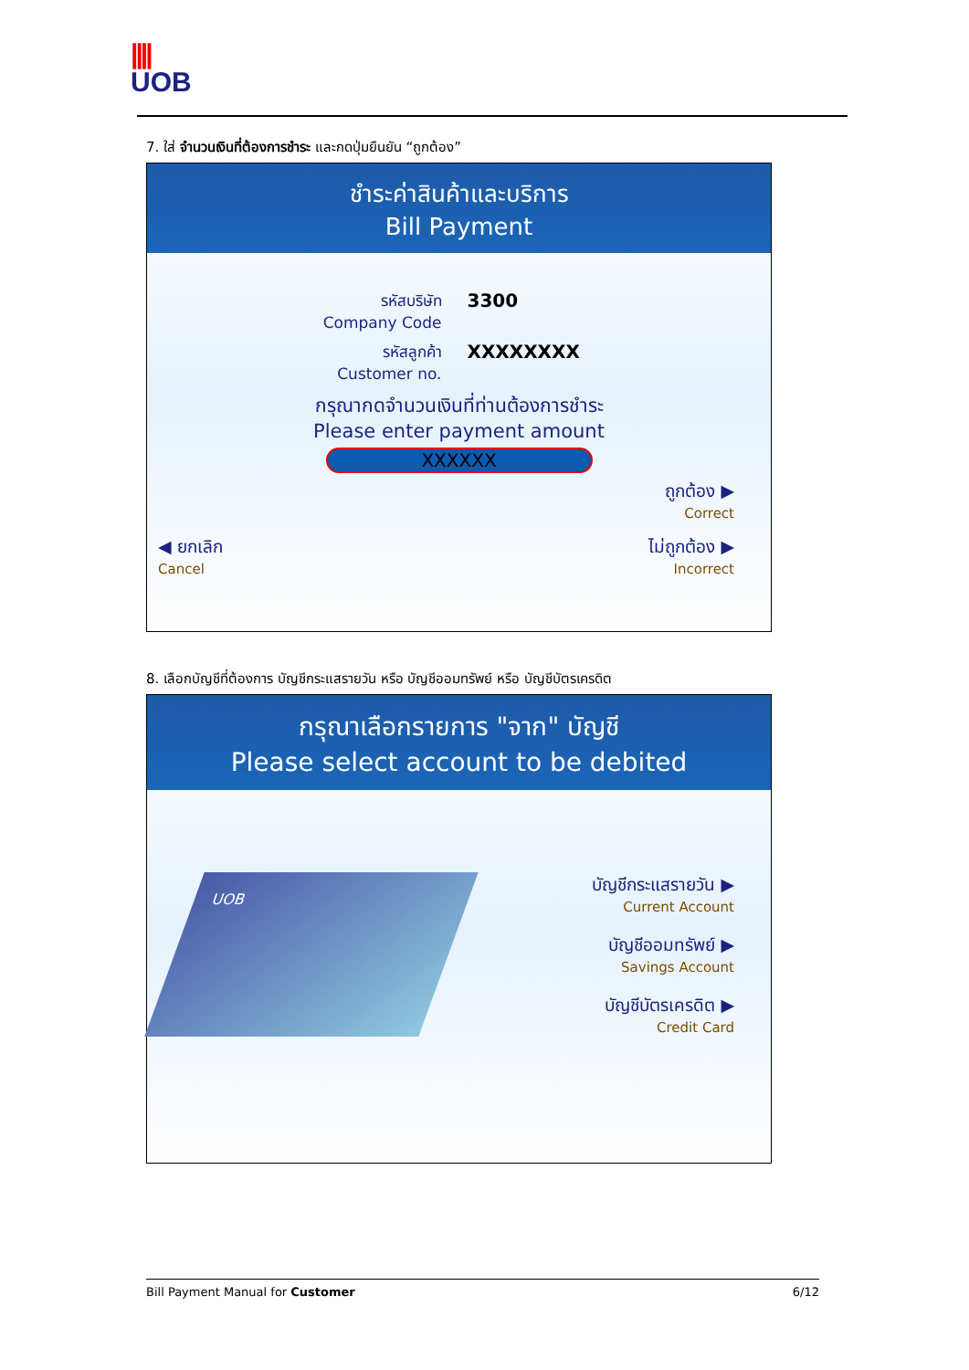||||
UOB
7. ใส่ จำนวนเงินที่ต้องการชำระ และกดปุ่มยืนยัน “ถูกต้อง”
ชำระค่าสินค้าและบริการ
Bill Payment
รหัสบริษัท
Company Code
3300
รหัสลูกค้า
Customer no.
XXXXXXXX
กรุณากดจำนวนเงินที่ท่านต้องการชำระ
Please enter payment amount
XXXXXX
ถูกต้อง ▶
Correct
◀ ยกเลิก
Cancel
ไม่ถูกต้อง ▶
Incorrect
8. เลือกบัญชีที่ต้องการ บัญชีกระแสรายวัน หรือ บัญชีออมทรัพย์ หรือ บัญชีบัตรเครดิต
กรุณาเลือกรายการ "จาก" บัญชี
Please select account to be debited
UOB
บัญชีกระแสรายวัน ▶
Current Account
บัญชีออมทรัพย์ ▶
Savings Account
บัญชีบัตรเครดิต ▶
Credit Card
Bill Payment Manual for Customer 6/12